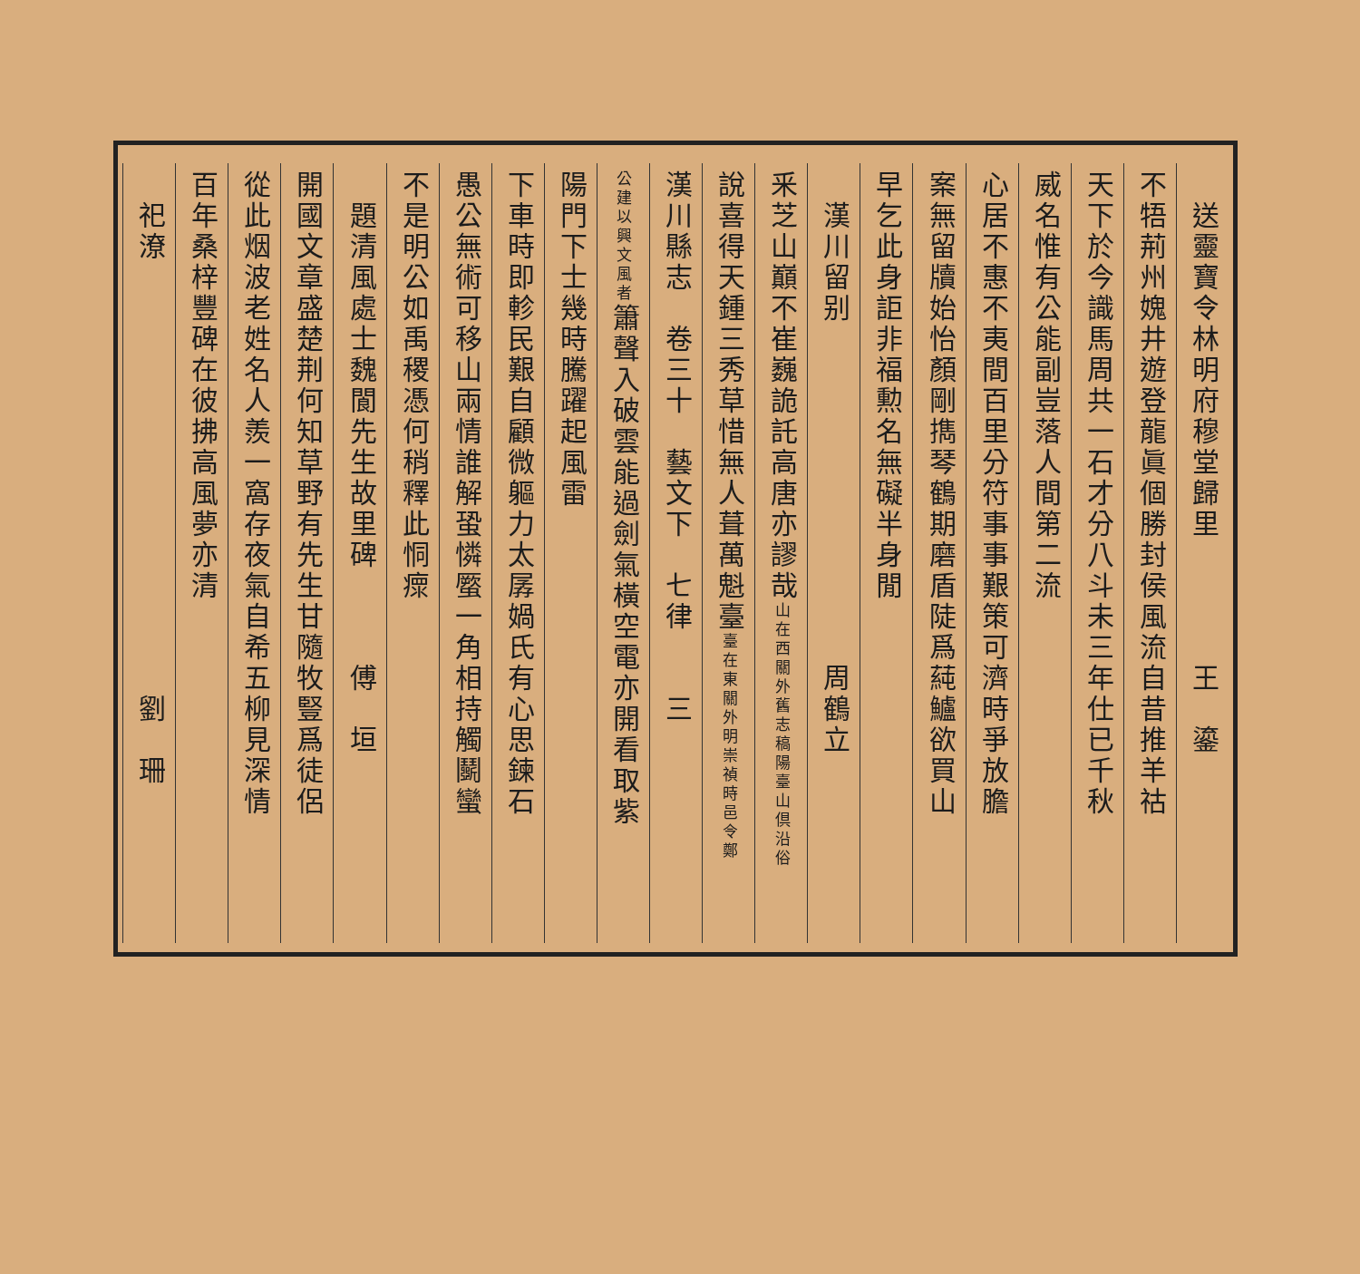送靈寶令林明府穆堂歸里　　　　王　鎏
不牾荊州媿井遊登龍眞個勝封侯風流自昔推羊祜
天下於今識馬周共一石才分八斗未三年仕已千秋
威名惟有公能副豈落人間第二流
心居不惠不夷間百里分符事事艱策可濟時爭放膽
案無留牘始怡顏剛擕琴鶴期磨盾陡爲蒓鱸欲買山
早乞此身詎非福勲名無礙半身閒
　漢川留别　　　　　　　　　　　周鶴立
釆芝山巔不崔巍詭託高唐亦謬哉山在西關外舊志稿陽臺山倶沿俗
說喜得天鍾三秀草惜無人葺萬魁臺臺在東關外明崇禎時邑令鄭
漢川縣志　卷三十　藝文下　七律　　三
公建以興文風者簫聲入破雲能過劍氣橫空電亦開看取紫
陽門下士幾時騰躍起風雷
下車時即軫民艱自顧微軀力太孱媧氏有心思鍊石
愚公無術可移山兩情誰解蛩憐蟨一角相持觸鬬蠻
不是明公如禹稷憑何稍釋此恫瘝
　題清風處士魏閬先生故里碑　　　傅　垣
開國文章盛楚荆何知草野有先生甘隨牧豎爲徒侶
從此烟波老姓名人羨一窩存夜氣自希五柳見深情
百年桑梓豐碑在彼拂高風夢亦清
　祀潦　　　　　　　　　　　　　　劉　珊